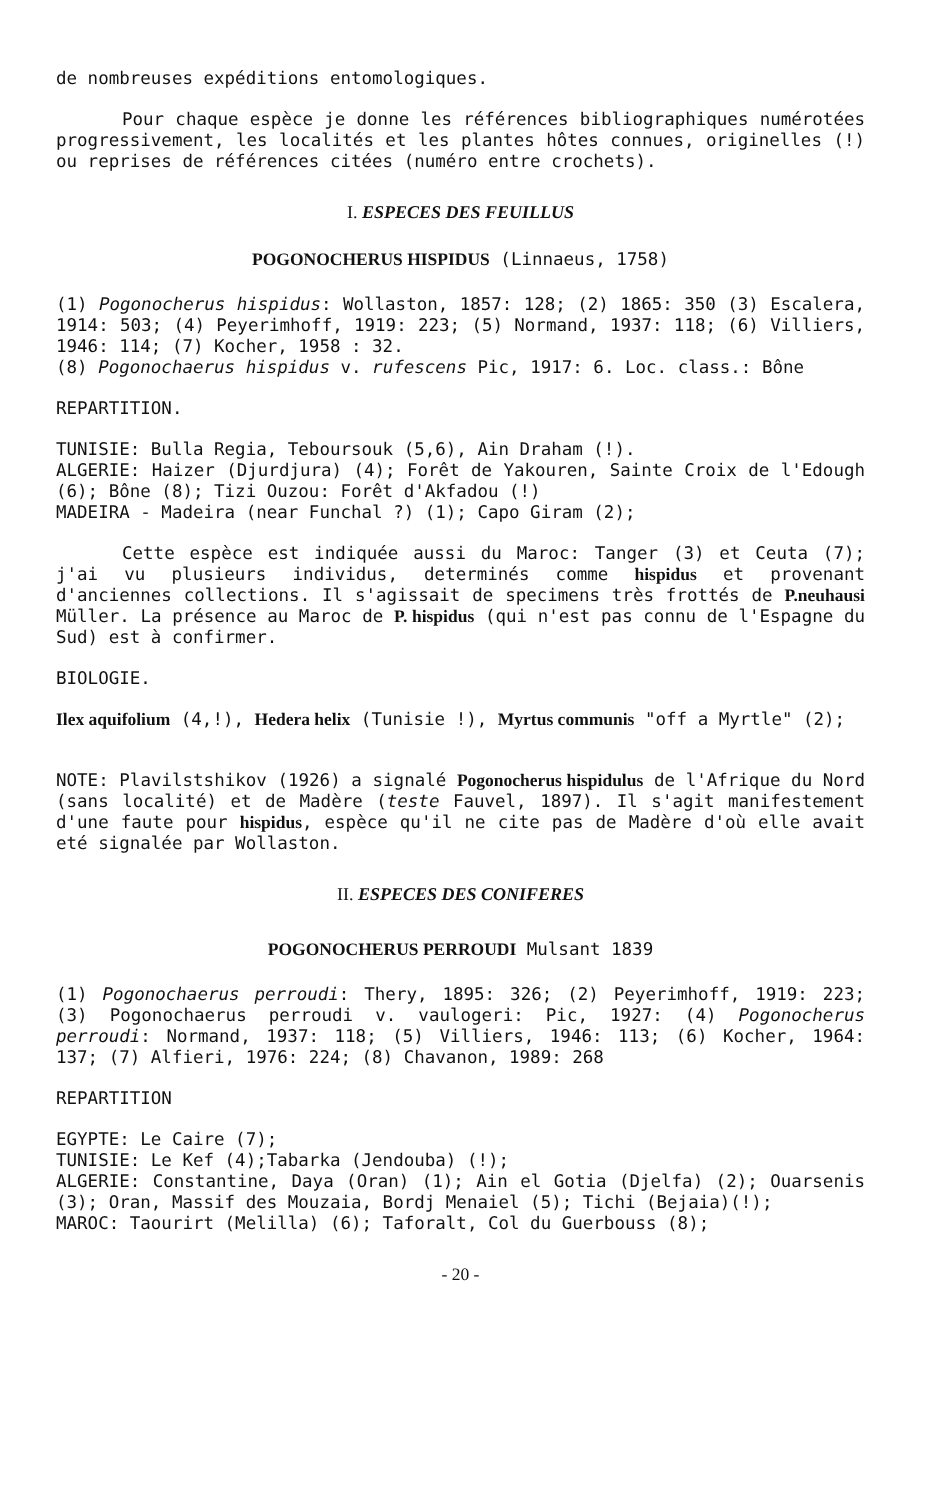de nombreuses expéditions entomologiques.
Pour chaque espèce je donne les références bibliographiques numérotées progressivement, les localités et les plantes hôtes connues, originelles (!) ou reprises de références citées (numéro entre crochets).
I. ESPECES DES FEUILLUS
POGONOCHERUS HISPIDUS (Linnaeus, 1758)
(1) Pogonocherus hispidus: Wollaston, 1857: 128; (2) 1865: 350 (3) Escalera, 1914: 503; (4) Peyerimhoff, 1919: 223; (5) Normand, 1937: 118; (6) Villiers, 1946: 114; (7) Kocher, 1958 : 32.
(8) Pogonochaerus hispidus v. rufescens Pic, 1917: 6. Loc. class.: Bône
REPARTITION.
TUNISIE: Bulla Regia, Teboursouk (5,6), Ain Draham (!).
ALGERIE: Haizer (Djurdjura) (4); Forêt de Yakouren, Sainte Croix de l'Edough (6); Bône (8); Tizi Ouzou: Forêt d'Akfadou (!)
MADEIRA - Madeira (near Funchal ?) (1); Capo Giram (2);
Cette espèce est indiquée aussi du Maroc: Tanger (3) et Ceuta (7); j'ai vu plusieurs individus, determinés comme hispidus et provenant d'anciennes collections. Il s'agissait de specimens très frottés de P.neuhausi Müller. La présence au Maroc de P. hispidus (qui n'est pas connu de l'Espagne du Sud) est à confirmer.
BIOLOGIE.
Ilex aquifolium (4,!), Hedera helix (Tunisie !), Myrtus communis "off a Myrtle" (2);
NOTE: Plavilstshikov (1926) a signalé Pogonocherus hispidulus de l'Afrique du Nord (sans localité) et de Madère (teste Fauvel, 1897). Il s'agit manifestement d'une faute pour hispidus, espèce qu'il ne cite pas de Madère d'où elle avait eté signalée par Wollaston.
II. ESPECES DES CONIFERES
POGONOCHERUS PERROUDI Mulsant 1839
(1) Pogonochaerus perroudi: Thery, 1895: 326; (2) Peyerimhoff, 1919: 223; (3) Pogonochaerus perroudi v. vaulogeri: Pic, 1927: (4) Pogonocherus perroudi: Normand, 1937: 118; (5) Villiers, 1946: 113; (6) Kocher, 1964: 137; (7) Alfieri, 1976: 224; (8) Chavanon, 1989: 268
REPARTITION
EGYPTE: Le Caire (7);
TUNISIE: Le Kef (4);Tabarka (Jendouba) (!);
ALGERIE: Constantine, Daya (Oran) (1); Ain el Gotia (Djelfa) (2); Ouarsenis (3); Oran, Massif des Mouzaia, Bordj Menaiel (5); Tichi (Bejaia)(!);
MAROC: Taourirt (Melilla) (6); Taforalt, Col du Guerbouss (8);
- 20 -